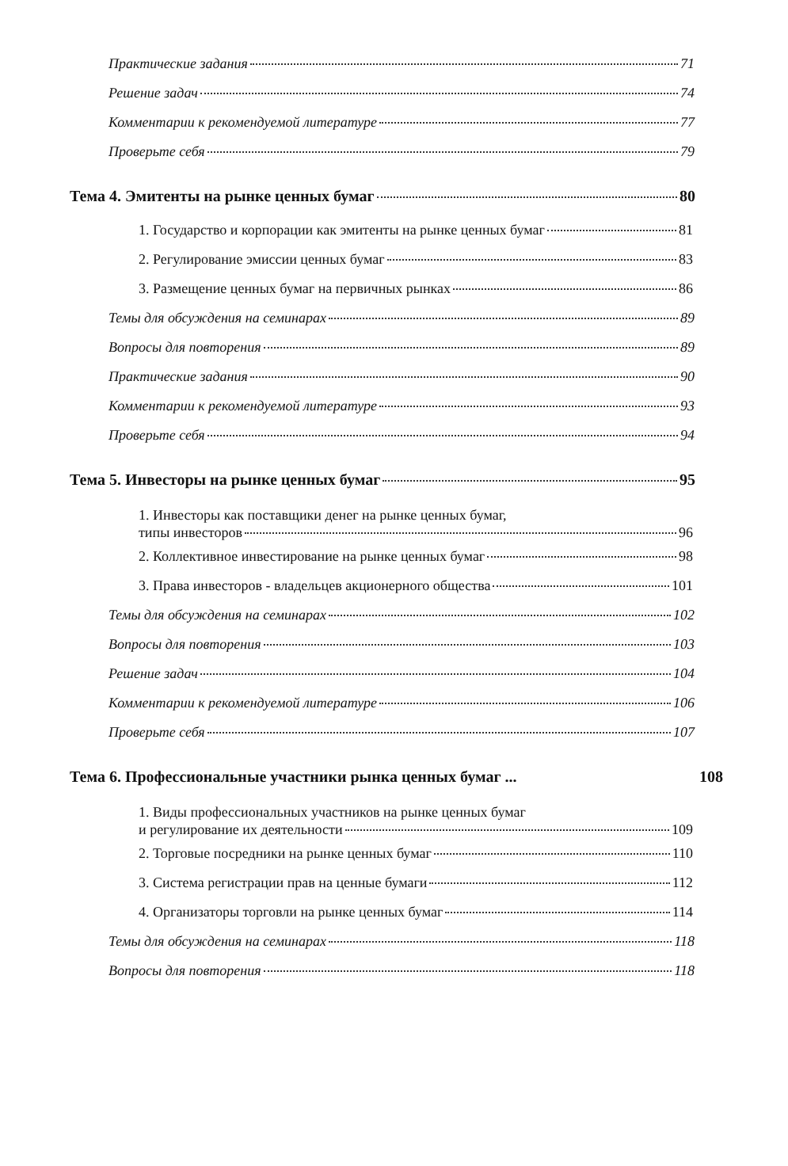Практические задания 71
Решение задач 74
Комментарии к рекомендуемой литературе 77
Проверьте себя 79
Тема 4. Эмитенты на рынке ценных бумаг 80
1. Государство и корпорации как эмитенты на рынке ценных бумаг 81
2. Регулирование эмиссии ценных бумаг 83
3. Размещение ценных бумаг на первичных рынках 86
Темы для обсуждения на семинарах 89
Вопросы для повторения 89
Практические задания 90
Комментарии к рекомендуемой литературе 93
Проверьте себя 94
Тема 5. Инвесторы на рынке ценных бумаг 95
1. Инвесторы как поставщики денег на рынке ценных бумаг,
типы инвесторов 96
2. Коллективное инвестирование на рынке ценных бумаг 98
3. Права инвесторов - владельцев акционерного общества 101
Темы для обсуждения на семинарах 102
Вопросы для повторения 103
Решение задач 104
Комментарии к рекомендуемой литературе 106
Проверьте себя 107
Тема 6. Профессиональные участники рынка ценных бумаг ... 108
1. Виды профессиональных участников на рынке ценных бумаг
и регулирование их деятельности 109
2. Торговые посредники на рынке ценных бумаг 110
3. Система регистрации прав на ценные бумаги 112
4. Организаторы торговли на рынке ценных бумаг 114
Темы для обсуждения на семинарах 118
Вопросы для повторения 118